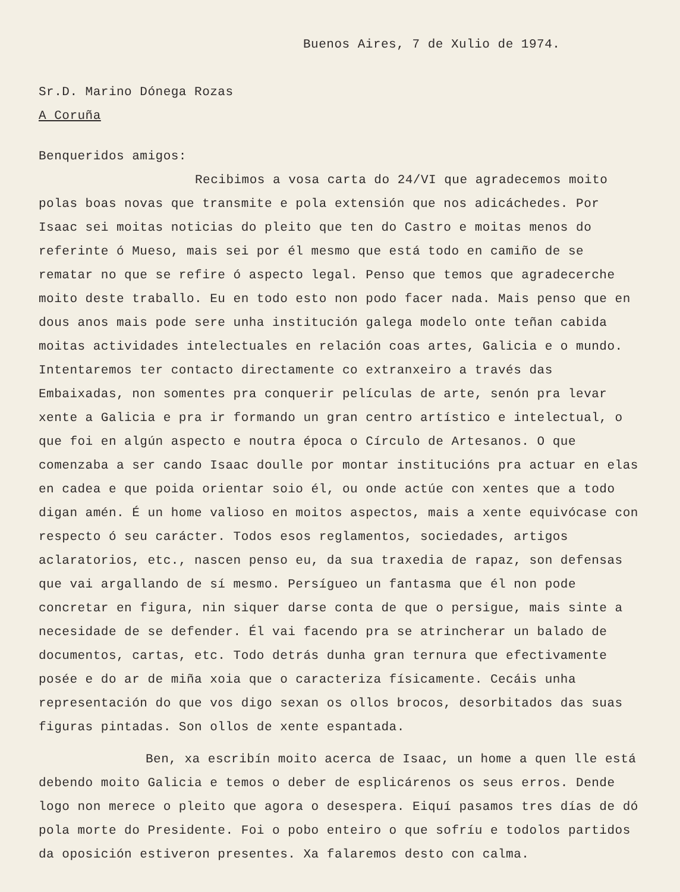Buenos Aires, 7 de Xulio de 1974.
Sr.D. Marino Dónega Rozas
A Coruña
Benqueridos amigos:
Recibimos a vosa carta do 24/VI que agradecemos moito polas boas novas que transmite e pola extensión que nos adicáchedes. Por Isaac sei moitas noticias do pleito que ten do Castro e moitas menos do referinte ó Mueso, mais sei por él mesmo que está todo en camiño de se rematar no que se refire ó aspecto legal. Penso que temos que agradecerche moito deste traballo. Eu en todo esto non podo facer nada. Mais penso que en dous anos mais pode sere unha institución galega modelo onte teñan cabida moitas actividades intelectuales en relación coas artes, Galicia e o mundo. Intentaremos ter contacto directamente co extranxeiro a través das Embaixadas, non somentes pra conquerir películas de arte, senón pra levar xente a Galicia e pra ir formando un gran centro artístico e intelectual, o que foi en algún aspecto e noutra época o Círculo de Artesanos. O que comenzaba a ser cando Isaac doulle por montar institucións pra actuar en elas en cadea e que poida orientar soio él, ou onde actúe con xentes que a todo digan amén. É un home valioso en moitos aspectos, mais a xente equivócase con respecto ó seu carácter. Todos esos reglamentos, sociedades, artigos aclaratorios, etc., nascen penso eu, da sua traxedia de rapaz, son defensas que vai argallando de sí mesmo. Persígueo un fantasma que él non pode concretar en figura, nin siquer darse conta de que o persigue, mais sinte a necesidade de se defender. Él vai facendo pra se atrincherar un balado de documentos, cartas, etc. Todo detrás dunha gran ternura que efectivamente posée e do ar de miña xoia que o caracteriza físicamente. Cecáis unha representación do que vos digo sexan os ollos brocos, desorbitados das suas figuras pintadas. Son ollos de xente espantada.
Ben, xa escribín moito acerca de Isaac, un home a quen lle está debendo moito Galicia e temos o deber de esplicárenos os seus erros. Dende logo non merece o pleito que agora o desespera. Eiquí pasamos tres días de dó pola morte do Presidente. Foi o pobo enteiro o que sofríu e todolos partidos da oposición estiveron presentes. Xa falaremos desto con calma.